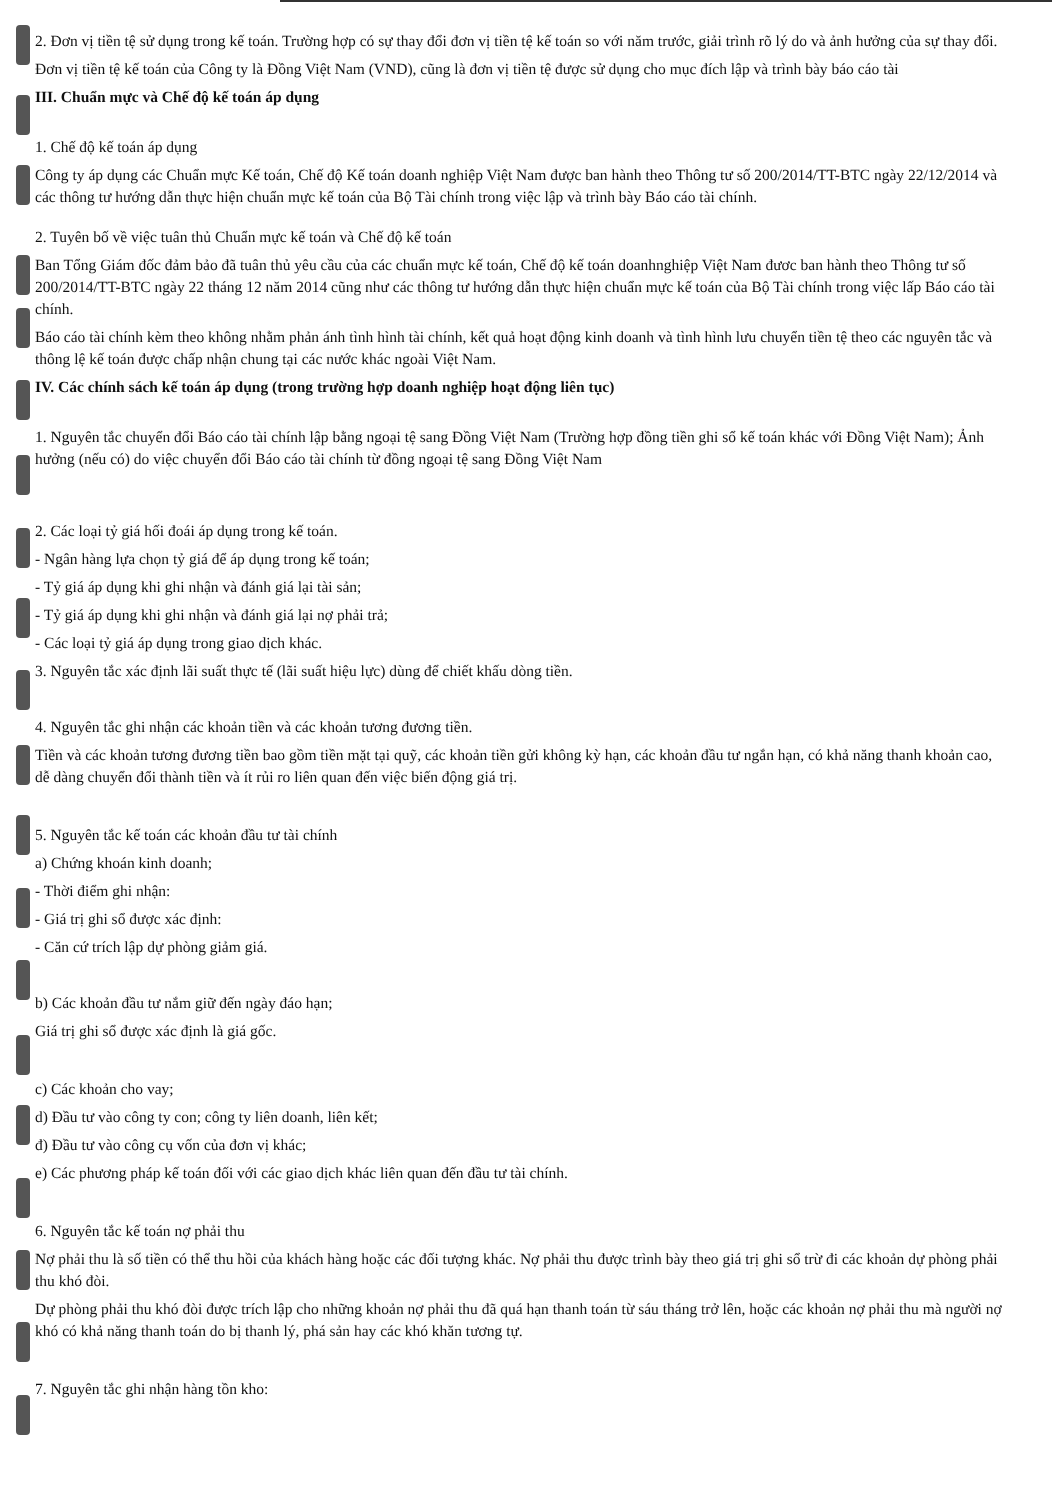2. Đơn vị tiền tệ sử dụng trong kế toán. Trường hợp có sự thay đổi đơn vị tiền tệ kế toán so với năm trước, giải trình rõ lý do và ảnh hưởng của sự thay đổi.
Đơn vị tiền tệ kế toán của Công ty là Đồng Việt Nam (VND), cũng là đơn vị tiền tệ được sử dụng cho mục đích lập và trình bày báo cáo tài
III. Chuẩn mực và Chế độ kế toán áp dụng
1. Chế độ kế toán áp dụng
Công ty áp dụng các Chuẩn mực Kế toán, Chế độ Kế toán doanh nghiệp Việt Nam được ban hành theo Thông tư số 200/2014/TT-BTC ngày 22/12/2014 và các thông tư hướng dẫn thực hiện chuẩn mực kế toán của Bộ Tài chính trong việc lập và trình bày Báo cáo tài chính.
2. Tuyên bố về việc tuân thủ Chuẩn mực kế toán và Chế độ kế toán
Ban Tổng Giám đốc đảm bảo đã tuân thủ yêu cầu của các chuẩn mực kế toán, Chế độ kế toán doanhnghiệp Việt Nam đươc ban hành theo Thông tư số 200/2014/TT-BTC ngày 22 tháng 12 năm 2014 cũng như các thông tư hướng dẫn thực hiện chuẩn mực kế toán của Bộ Tài chính trong việc lấp Báo cáo tài chính.
Báo cáo tài chính kèm theo không nhằm phản ánh tình hình tài chính, kết quả hoạt động kinh doanh và tình hình lưu chuyển tiền tệ theo các nguyên tắc và thông lệ kế toán được chấp nhận chung tại các nước khác ngoài Việt Nam.
IV. Các chính sách kế toán áp dụng (trong trường hợp doanh nghiệp hoạt động liên tục)
1. Nguyên tắc chuyển đổi Báo cáo tài chính lập bằng ngoại tệ sang Đồng Việt Nam (Trường hợp đồng tiền ghi sổ kế toán khác với Đồng Việt Nam); Ảnh hưởng (nếu có) do việc chuyển đổi Báo cáo tài chính từ đồng ngoại tệ sang Đồng Việt Nam
2. Các loại tỷ giá hối đoái áp dụng trong kế toán.
- Ngân hàng lựa chọn tỷ giá để áp dụng trong kế toán;
- Tỷ giá áp dụng khi ghi nhận và đánh giá lại tài sản;
- Tỷ giá áp dụng khi ghi nhận và đánh giá lại nợ phải trả;
- Các loại tỷ giá áp dụng trong giao dịch khác.
3. Nguyên tắc xác định lãi suất thực tế (lãi suất hiệu lực) dùng để chiết khấu dòng tiền.
4. Nguyên tắc ghi nhận các khoản tiền và các khoản tương đương tiền.
Tiền và các khoản tương đương tiền bao gồm tiền mặt tại quỹ, các khoản tiền gửi không kỳ hạn, các khoản đầu tư ngắn hạn, có khả năng thanh khoản cao, dễ dàng chuyển đổi thành tiền và ít rủi ro liên quan đến việc biến động giá trị.
5. Nguyên tắc kế toán các khoản đầu tư tài chính
a) Chứng khoán kinh doanh;
- Thời điểm ghi nhận:
- Giá trị ghi sổ được xác định:
- Căn cứ trích lập dự phòng giảm giá.
b) Các khoản đầu tư nắm giữ đến ngày đáo hạn;
Giá trị ghi sổ được xác định là giá gốc.
c) Các khoản cho vay;
d) Đầu tư vào công ty con; công ty liên doanh, liên kết;
đ) Đầu tư vào công cụ vốn của đơn vị khác;
e) Các phương pháp kế toán đối với các giao dịch khác liên quan đến đầu tư tài chính.
6. Nguyên tắc kế toán nợ phải thu
Nợ phải thu là số tiền có thể thu hồi của khách hàng hoặc các đối tượng khác. Nợ phải thu được trình bày theo giá trị ghi sổ trừ đi các khoản dự phòng phải thu khó đòi.
Dự phòng phải thu khó đòi được trích lập cho những khoản nợ phải thu đã quá hạn thanh toán từ sáu tháng trở lên, hoặc các khoản nợ phải thu mà người nợ khó có khả năng thanh toán do bị thanh lý, phá sản hay các khó khăn tương tự.
7. Nguyên tắc ghi nhận hàng tồn kho: